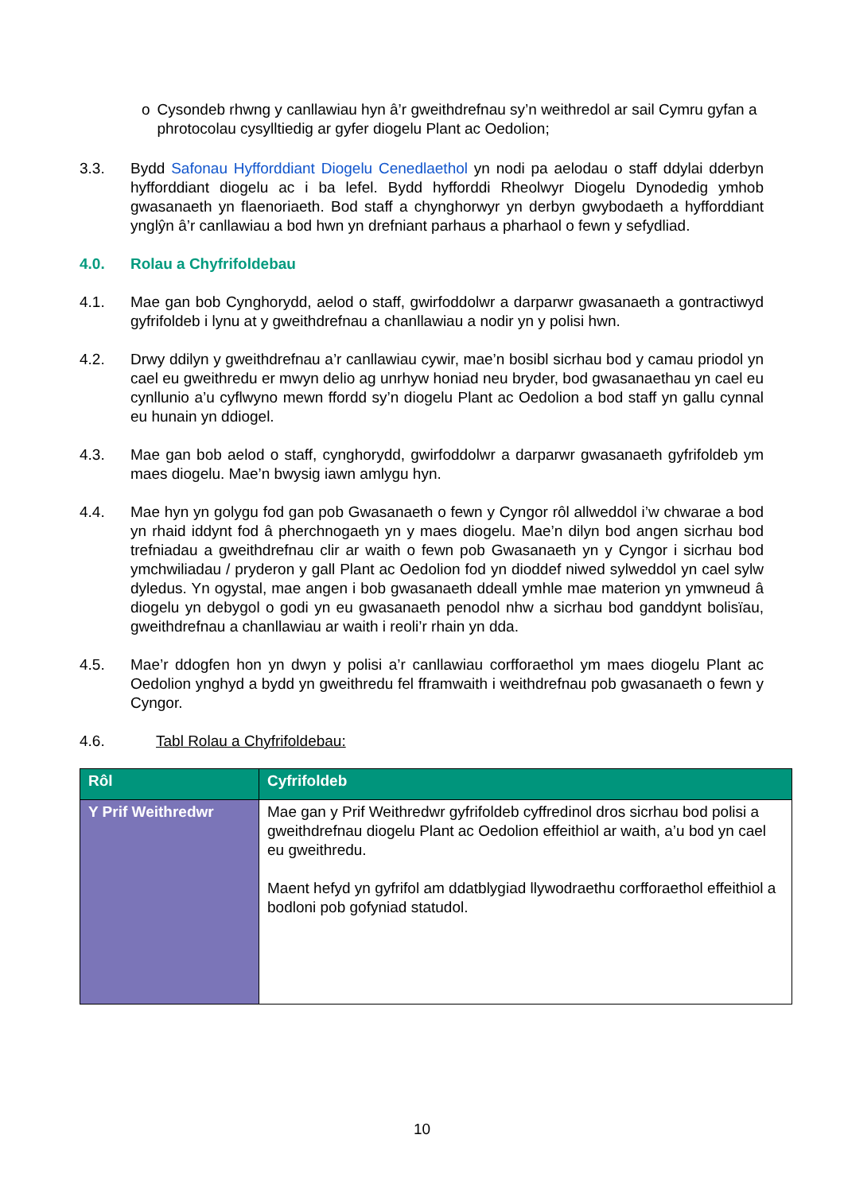o Cysondeb rhwng y canllawiau hyn â’r gweithdrefnau sy’n weithredol ar sail Cymru gyfan a phrotocolau cysylltiedig ar gyfer diogelu Plant ac Oedolion;
3.3. Bydd Safonau Hyfforddiant Diogelu Cenedlaethol yn nodi pa aelodau o staff ddylai dderbyn hyfforddiant diogelu ac i ba lefel. Bydd hyfforddi Rheolwyr Diogelu Dynodedig ymhob gwasanaeth yn flaenoriaeth. Bod staff a chynghorwyr yn derbyn gwybodaeth a hyfforddiant ynglŷn â’r canllawiau a bod hwn yn drefniant parhaus a pharhaol o fewn y sefydliad.
4.0. Rolau a Chyfrifoldebau
4.1. Mae gan bob Cynghorydd, aelod o staff, gwirfoddolwr a darparwr gwasanaeth a gontractiwyd gyfrifoldeb i lynu at y gweithdrefnau a chanllawiau a nodir yn y polisi hwn.
4.2. Drwy ddilyn y gweithdrefnau a’r canllawiau cywir, mae’n bosibl sicrhau bod y camau priodol yn cael eu gweithredu er mwyn delio ag unrhyw honiad neu bryder, bod gwasanaethau yn cael eu cynllunio a’u cyflwyno mewn ffordd sy’n diogelu Plant ac Oedolion a bod staff yn gallu cynnal eu hunain yn ddiogel.
4.3. Mae gan bob aelod o staff, cynghorydd, gwirfoddolwr a darparwr gwasanaeth gyfrifoldeb ym maes diogelu. Mae’n bwysig iawn amlygu hyn.
4.4. Mae hyn yn golygu fod gan pob Gwasanaeth o fewn y Cyngor rôl allweddol i’w chwarae a bod yn rhaid iddynt fod â pherchnogaeth yn y maes diogelu. Mae’n dilyn bod angen sicrhau bod trefniadau a gweithdrefnau clir ar waith o fewn pob Gwasanaeth yn y Cyngor i sicrhau bod ymchwiliadau / pryderon y gall Plant ac Oedolion fod yn dioddef niwed sylweddol yn cael sylw dyledus. Yn ogystal, mae angen i bob gwasanaeth ddeall ymhle mae materion yn ymwneud â diogelu yn debygol o godi yn eu gwasanaeth penodol nhw a sicrhau bod ganddynt bolisïau, gweithdrefnau a chanllawiau ar waith i reoli’r rhain yn dda.
4.5. Mae’r ddogfen hon yn dwyn y polisi a’r canllawiau corfforaethol ym maes diogelu Plant ac Oedolion ynghyd a bydd yn gweithredu fel fframwaith i weithdrefnau pob gwasanaeth o fewn y Cyngor.
4.6. Tabl Rolau a Chyfrifoldebau:
| Rôl | Cyfrifoldeb |
| --- | --- |
| Y Prif Weithredwr | Mae gan y Prif Weithredwr gyfrifoldeb cyffredinol dros sicrhau bod polisi a gweithdrefnau diogelu Plant ac Oedolion effeithiol ar waith, a’u bod yn cael eu gweithredu. Maent hefyd yn gyfrifol am ddatblygiad llywodraethu corfforaethol effeithiol a bodloni pob gofyniad statudol. |
10